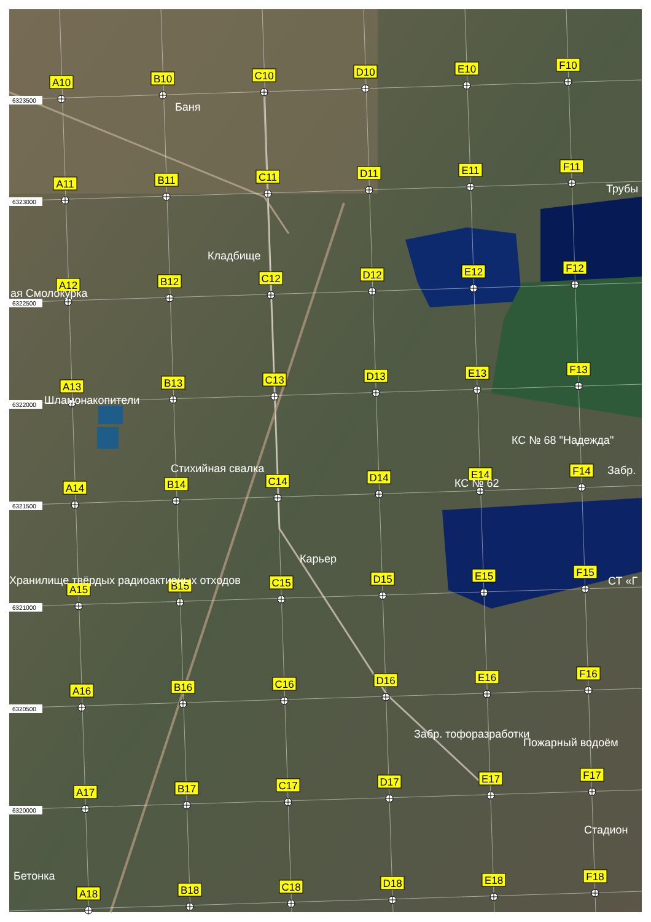6323500
6323000
6322500
6322000
6321500
6321000
6320500
6320000
A10
B10
C10
D10
E10
F10
A11
B11
C11
D11
E11
F11
A12
B12
C12
D12
E12
F12
A13
B13
C13
D13
E13
F13
A14
B14
C14
D14
E14
F14
A15
B15
C15
D15
E15
F15
A16
B16
C16
D16
E16
F16
A17
B17
C17
D17
E17
F17
A18
B18
C18
D18
E18
F18
Баня
Трубы
Кладбище
ая Смолокурка
Шламонакопители
КС № 68 "Надежда"
Стихийная свалка
Забр.
КС № 62
Карьер
Хранилище твёрдых радиоактивных отходов
СТ «Г
Забр. тофоразработки
Пожарный водоём
Стадион
Бетонка